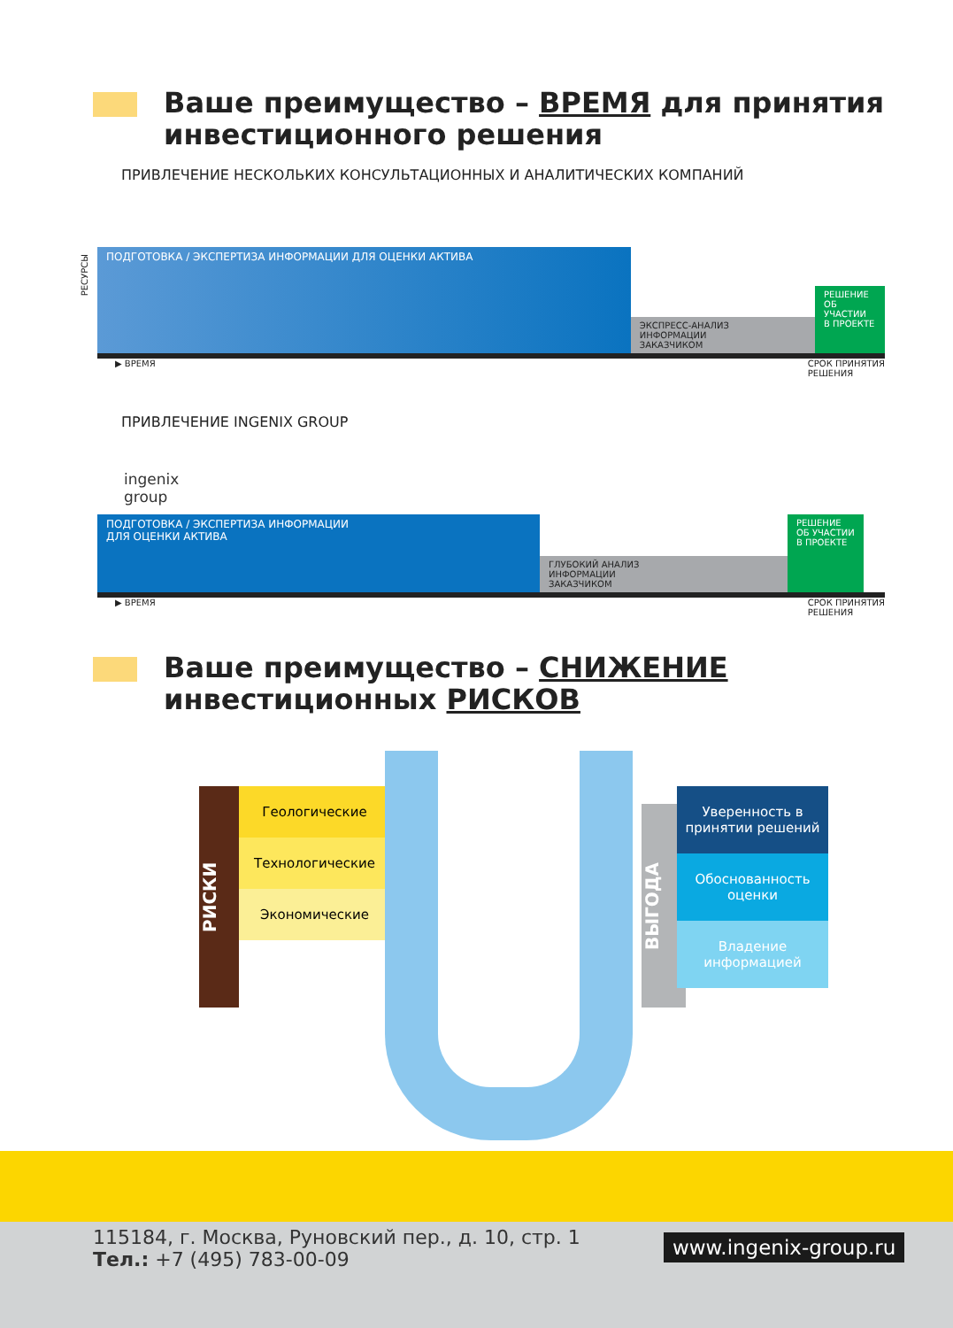Ваше преимущество – ВРЕМЯ для принятия
инвестиционного решения
ПРИВЛЕЧЕНИЕ НЕСКОЛЬКИХ КОНСУЛЬТАЦИОННЫХ И АНАЛИТИЧЕСКИХ КОМПАНИЙ
ПОДГОТОВКА / ЭКСПЕРТИЗА ИНФОРМАЦИИ ДЛЯ ОЦЕНКИ АКТИВА
ЭКСПРЕСС-АНАЛИЗ
ИНФОРМАЦИИ
ЗАКАЗЧИКОМ
РЕШЕНИЕ
ОБ УЧАСТИИ
В ПРОЕКТЕ
▶ ВРЕМЯ СРОК ПРИНЯТИЯ
РЕШЕНИЯ
РЕСУРСЫ
ПРИВЛЕЧЕНИЕ INGENIX GROUP
ingenix
group
ПОДГОТОВКА / ЭКСПЕРТИЗА ИНФОРМАЦИИ
ДЛЯ ОЦЕНКИ АКТИВА
ГЛУБОКИЙ АНАЛИЗ
ИНФОРМАЦИИ
ЗАКАЗЧИКОМ
РЕШЕНИЕ
ОБ УЧАСТИИ
В ПРОЕКТЕ
▶ ВРЕМЯ СРОК ПРИНЯТИЯ
РЕШЕНИЯ
Ваше преимущество – СНИЖЕНИЕ
инвестиционных РИСКОВ
РИСКИ
Геологические Технологические Экономические
ВЫГОДА
Уверенность в принятии решений
Обоснованность оценки
Владение информацией
115184, г. Москва, Руновский пер., д. 10, стр. 1
Тел.: +7 (495) 783-00-09
www.ingenix-group.ru